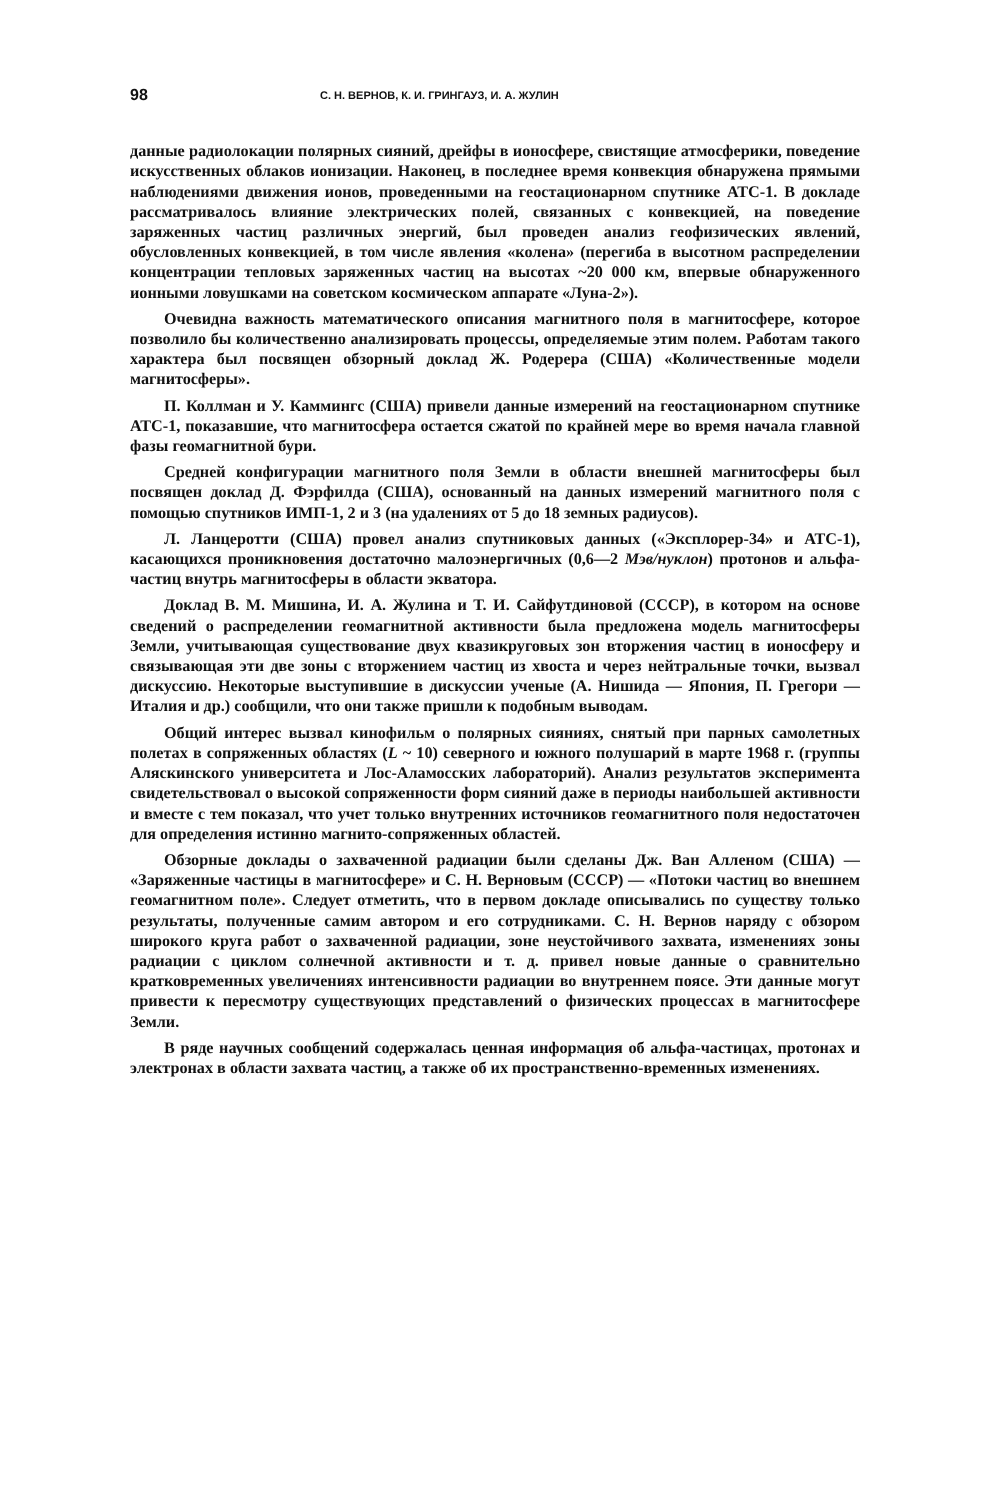98 С. Н. ВЕРНОВ, К. И. ГРИНГАУЗ, И. А. ЖУЛИН
данные радиолокации полярных сияний, дрейфы в ионосфере, свистящие атмосферики, поведение искусственных облаков ионизации. Наконец, в последнее время конвекция обнаружена прямыми наблюдениями движения ионов, проведенными на геостационарном спутнике АТС-1. В докладе рассматривалось влияние электрических полей, связанных с конвекцией, на поведение заряженных частиц различных энергий, был проведен анализ геофизических явлений, обусловленных конвекцией, в том числе явления «колена» (перегиба в высотном распределении концентрации тепловых заряженных частиц на высотах ~20 000 км, впервые обнаруженного ионными ловушками на советском космическом аппарате «Луна-2»).
Очевидна важность математического описания магнитного поля в магнитосфере, которое позволило бы количественно анализировать процессы, определяемые этим полем. Работам такого характера был посвящен обзорный доклад Ж. Родерера (США) «Количественные модели магнитосферы».
П. Коллман и У. Каммингс (США) привели данные измерений на геостационарном спутнике АТС-1, показавшие, что магнитосфера остается сжатой по крайней мере во время начала главной фазы геомагнитной бури.
Средней конфигурации магнитного поля Земли в области внешней магнитосферы был посвящен доклад Д. Фэрфилда (США), основанный на данных измерений магнитного поля с помощью спутников ИМП-1, 2 и 3 (на удалениях от 5 до 18 земных радиусов).
Л. Ланцеротти (США) провел анализ спутниковых данных («Эксплорер-34» и АТС-1), касающихся проникновения достаточно малоэнергичных (0,6—2 Мэв/нуклон) протонов и альфа-частиц внутрь магнитосферы в области экватора.
Доклад В. М. Мишина, И. А. Жулина и Т. И. Сайфутдиновой (СССР), в котором на основе сведений о распределении геомагнитной активности была предложена модель магнитосферы Земли, учитывающая существование двух квазикруговых зон вторжения частиц в ионосферу и связывающая эти две зоны с вторжением частиц из хвоста и через нейтральные точки, вызвал дискуссию. Некоторые выступившие в дискуссии ученые (А. Нишида — Япония, П. Грегори — Италия и др.) сообщили, что они также пришли к подобным выводам.
Общий интерес вызвал кинофильм о полярных сияниях, снятый при парных самолетных полетах в сопряженных областях (L ~ 10) северного и южного полушарий в марте 1968 г. (группы Аляскинского университета и Лос-Аламосских лабораторий). Анализ результатов эксперимента свидетельствовал о высокой сопряженности форм сияний даже в периоды наибольшей активности и вместе с тем показал, что учет только внутренних источников геомагнитного поля недостаточен для определения истинно магнито-сопряженных областей.
Обзорные доклады о захваченной радиации были сделаны Дж. Ван Алленом (США) — «Заряженные частицы в магнитосфере» и С. Н. Верновым (СССР) — «Потоки частиц во внешнем геомагнитном поле». Следует отметить, что в первом докладе описывались по существу только результаты, полученные самим автором и его сотрудниками. С. Н. Вернов наряду с обзором широкого круга работ о захваченной радиации, зоне неустойчивого захвата, изменениях зоны радиации с циклом солнечной активности и т. д. привел новые данные о сравнительно кратковременных увеличениях интенсивности радиации во внутреннем поясе. Эти данные могут привести к пересмотру существующих представлений о физических процессах в магнитосфере Земли.
В ряде научных сообщений содержалась ценная информация об альфа-частицах, протонах и электронах в области захвата частиц, а также об их пространственно-временных изменениях.